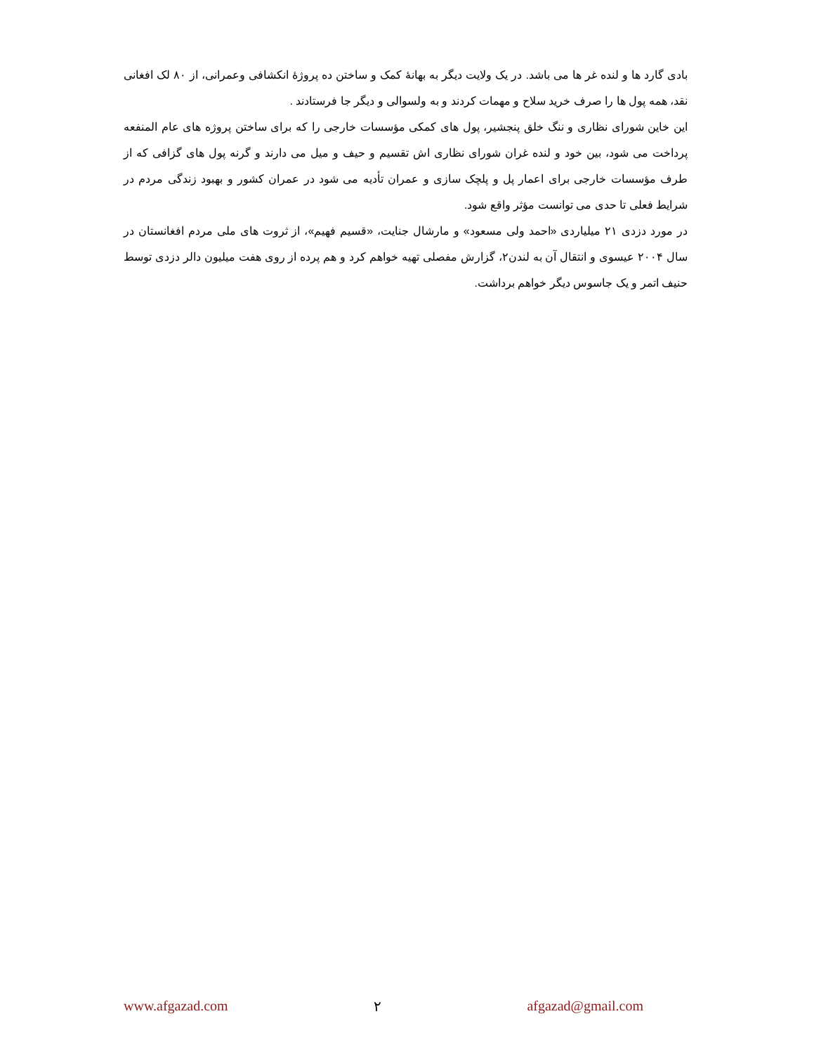بادی گارد ها و لنده غر ها می باشد. در یک ولایت دیگر به بهانهٔ کمک و ساختن ده پروژهٔ انکشافی وعمرانی، از ۸۰ لک افغانی نقد، همه پول ها را صرف خرید سلاح و مهمات کردند و به ولسوالی و دیگر جا فرستادند .
این خاین شورای نظاری و ننگ خلق پنجشیر، پول های کمکی مؤسسات خارجی را که برای ساختن پروژه های عام المنفعه پرداخت می شود، بین خود و لنده غران شورای نظاری اش تقسیم و حیف و میل می دارند و گرنه پول های گزافی که از طرف مؤسسات خارجی برای اعمار پل و پلچک سازی و عمران تأدیه می شود در عمران کشور و بهبود زندگی مردم در شرایط فعلی تا حدی می توانست مؤثر واقع شود.
در مورد دزدی ۲۱ میلیاردی «احمد ولی مسعود» و مارشال جنایت، «قسیم فهیم»، از ثروت های ملی مردم افغانستان در سال ۲۰۰۴ عیسوی و انتقال آن به لندن۲، گزارش مفصلی تهیه خواهم کرد و هم پرده از روی هفت میلیون دالر دزدی توسط حنیف اتمر و یک جاسوس دیگر خواهم برداشت.
www.afgazad.com ۲ afgazad@gmail.com